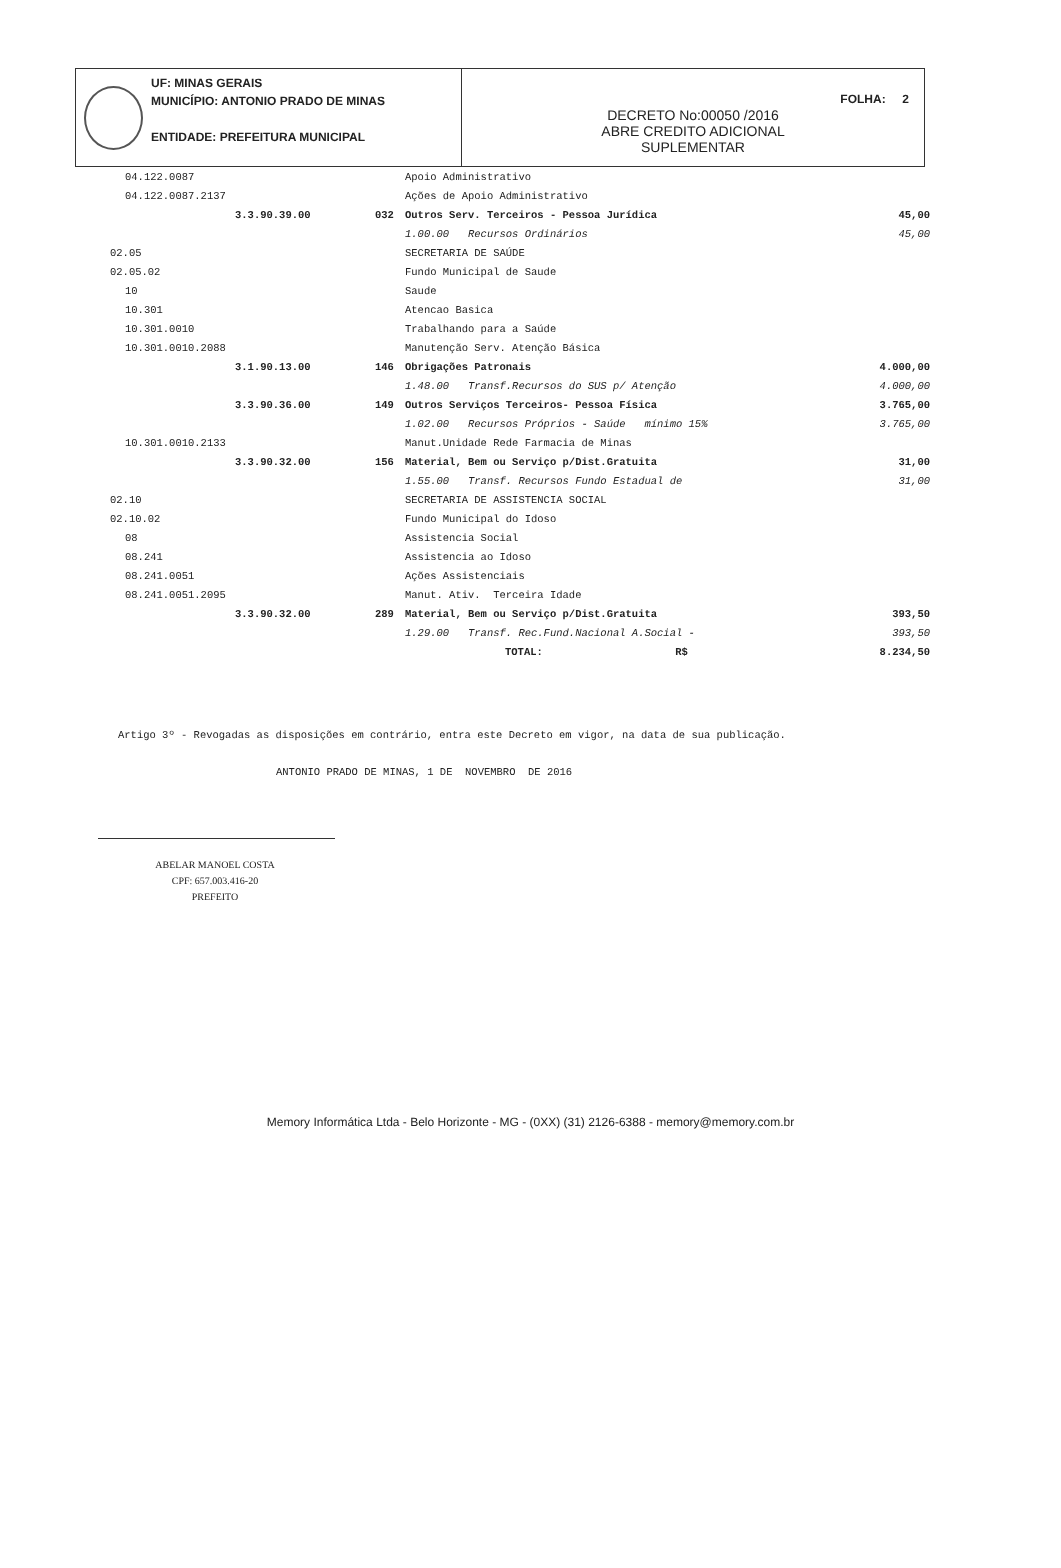UF: MINAS GERAIS
MUNICÍPIO: ANTONIO PRADO DE MINAS
ENTIDADE: PREFEITURA MUNICIPAL
FOLHA: 2
DECRETO No:00050 /2016
ABRE CREDITO ADICIONAL
SUPLEMENTAR
| | 04.122.0087 | | | Apoio Administrativo | |
| | 04.122.0087.2137 | | | Ações de Apoio Administrativo | |
| | | 3.3.90.39.00 | 032 | Outros Serv. Terceiros - Pessoa Jurídica | 45,00 |
| | | | | 1.00.00 Recursos Ordinários | 45,00 |
| 02.05 | | | | SECRETARIA DE SAÚDE | |
| 02.05.02 | | | | Fundo Municipal de Saude | |
| | 10 | | | Saude | |
| | 10.301 | | | Atencao Basica | |
| | 10.301.0010 | | | Trabalhando para a Saúde | |
| | 10.301.0010.2088 | | | Manutenção Serv. Atenção Básica | |
| | | 3.1.90.13.00 | 146 | Obrigações Patronais | 4.000,00 |
| | | | | 1.48.00 Transf.Recursos do SUS p/ Atenção | 4.000,00 |
| | | 3.3.90.36.00 | 149 | Outros Serviços Terceiros- Pessoa Física | 3.765,00 |
| | | | | 1.02.00 Recursos Próprios - Saúde mínimo 15% | 3.765,00 |
| | 10.301.0010.2133 | | | Manut.Unidade Rede Farmacia de Minas | |
| | | 3.3.90.32.00 | 156 | Material, Bem ou Serviço p/Dist.Gratuita | 31,00 |
| | | | | 1.55.00 Transf. Recursos Fundo Estadual de | 31,00 |
| 02.10 | | | | SECRETARIA DE ASSISTENCIA SOCIAL | |
| 02.10.02 | | | | Fundo Municipal do Idoso | |
| | 08 | | | Assistencia Social | |
| | 08.241 | | | Assistencia ao Idoso | |
| | 08.241.0051 | | | Ações Assistenciais | |
| | 08.241.0051.2095 | | | Manut. Ativ. Terceira Idade | |
| | | 3.3.90.32.00 | 289 | Material, Bem ou Serviço p/Dist.Gratuita | 393,50 |
| | | | | 1.29.00 Transf. Rec.Fund.Nacional A.Social - | 393,50 |
| | | | | TOTAL: R$ | 8.234,50 |
Artigo 3º - Revogadas as disposições em contrário, entra este Decreto em vigor, na data de sua publicação.
ANTONIO PRADO DE MINAS, 1 DE NOVEMBRO DE 2016
ABELAR MANOEL COSTA
CPF: 657.003.416-20
PREFEITO
Memory Informática Ltda - Belo Horizonte - MG - (0XX) (31) 2126-6388 - memory@memory.com.br